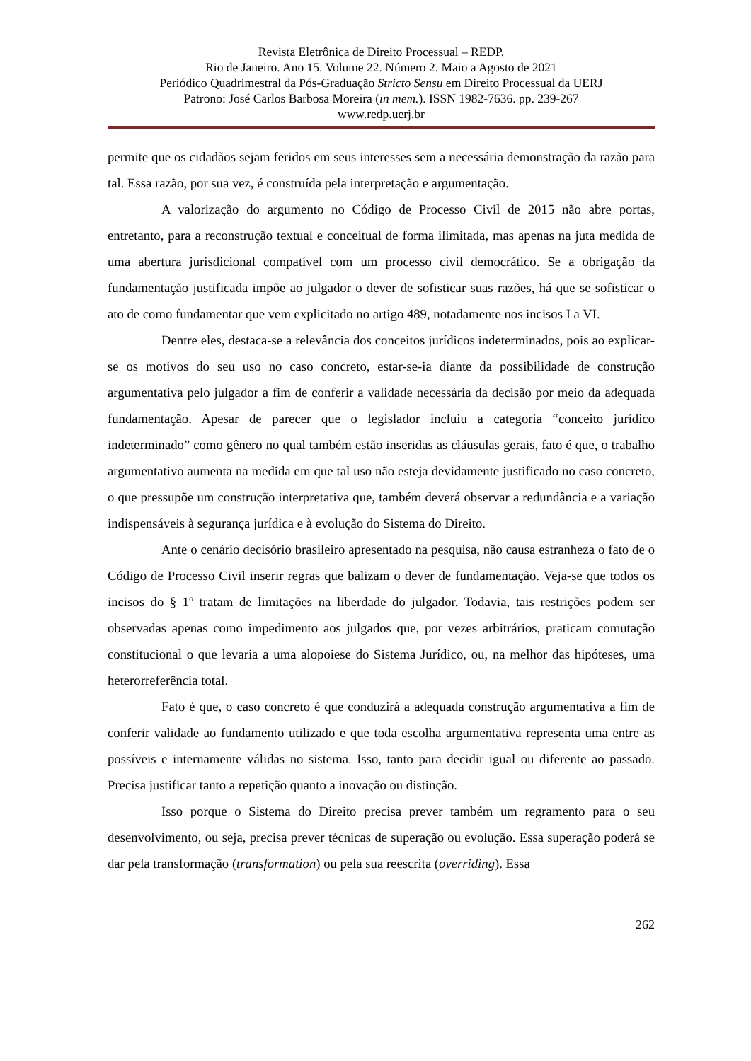Revista Eletrônica de Direito Processual – REDP.
Rio de Janeiro. Ano 15. Volume 22. Número 2. Maio a Agosto de 2021
Periódico Quadrimestral da Pós-Graduação Stricto Sensu em Direito Processual da UERJ
Patrono: José Carlos Barbosa Moreira (in mem.). ISSN 1982-7636. pp. 239-267
www.redp.uerj.br
permite que os cidadãos sejam feridos em seus interesses sem a necessária demonstração da razão para tal. Essa razão, por sua vez, é construída pela interpretação e argumentação.
A valorização do argumento no Código de Processo Civil de 2015 não abre portas, entretanto, para a reconstrução textual e conceitual de forma ilimitada, mas apenas na juta medida de uma abertura jurisdicional compatível com um processo civil democrático. Se a obrigação da fundamentação justificada impõe ao julgador o dever de sofisticar suas razões, há que se sofisticar o ato de como fundamentar que vem explicitado no artigo 489, notadamente nos incisos I a VI.
Dentre eles, destaca-se a relevância dos conceitos jurídicos indeterminados, pois ao explicar-se os motivos do seu uso no caso concreto, estar-se-ia diante da possibilidade de construção argumentativa pelo julgador a fim de conferir a validade necessária da decisão por meio da adequada fundamentação. Apesar de parecer que o legislador incluiu a categoria “conceito jurídico indeterminado” como gênero no qual também estão inseridas as cláusulas gerais, fato é que, o trabalho argumentativo aumenta na medida em que tal uso não esteja devidamente justificado no caso concreto, o que pressupõe um construção interpretativa que, também deverá observar a redundância e a variação indispensáveis à segurança jurídica e à evolução do Sistema do Direito.
Ante o cenário decisório brasileiro apresentado na pesquisa, não causa estranheza o fato de o Código de Processo Civil inserir regras que balizam o dever de fundamentação. Veja-se que todos os incisos do § 1º tratam de limitações na liberdade do julgador. Todavia, tais restrições podem ser observadas apenas como impedimento aos julgados que, por vezes arbitrários, praticam comutação constitucional o que levaria a uma alopoiese do Sistema Jurídico, ou, na melhor das hipóteses, uma heterorreferência total.
Fato é que, o caso concreto é que conduzirá a adequada construção argumentativa a fim de conferir validade ao fundamento utilizado e que toda escolha argumentativa representa uma entre as possíveis e internamente válidas no sistema. Isso, tanto para decidir igual ou diferente ao passado. Precisa justificar tanto a repetição quanto a inovação ou distinção.
Isso porque o Sistema do Direito precisa prever também um regramento para o seu desenvolvimento, ou seja, precisa prever técnicas de superação ou evolução. Essa superação poderá se dar pela transformação (transformation) ou pela sua reescrita (overriding). Essa
262